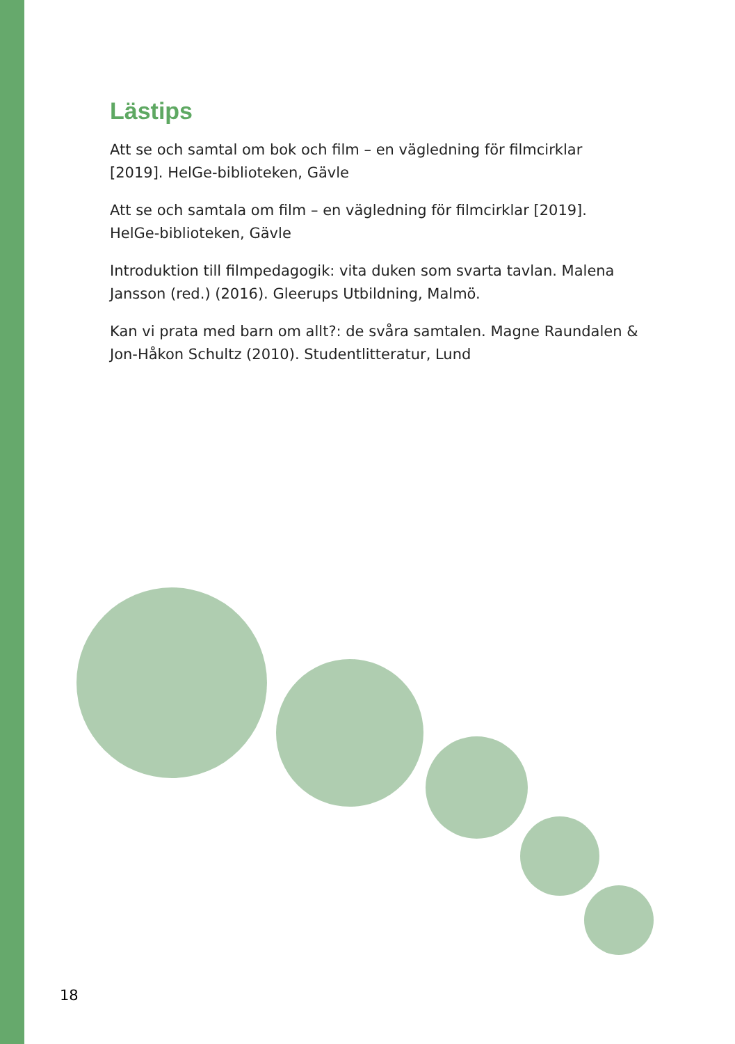Lästips
Att se och samtal om bok och film – en vägledning för filmcirklar [2019]. HelGe-biblioteken, Gävle
Att se och samtala om film – en vägledning för filmcirklar [2019]. HelGe-biblioteken, Gävle
Introduktion till filmpedagogik: vita duken som svarta tavlan. Malena Jansson (red.) (2016). Gleerups Utbildning, Malmö.
Kan vi prata med barn om allt?: de svåra samtalen. Magne Raundalen & Jon-Håkon Schultz (2010). Studentlitteratur, Lund
18